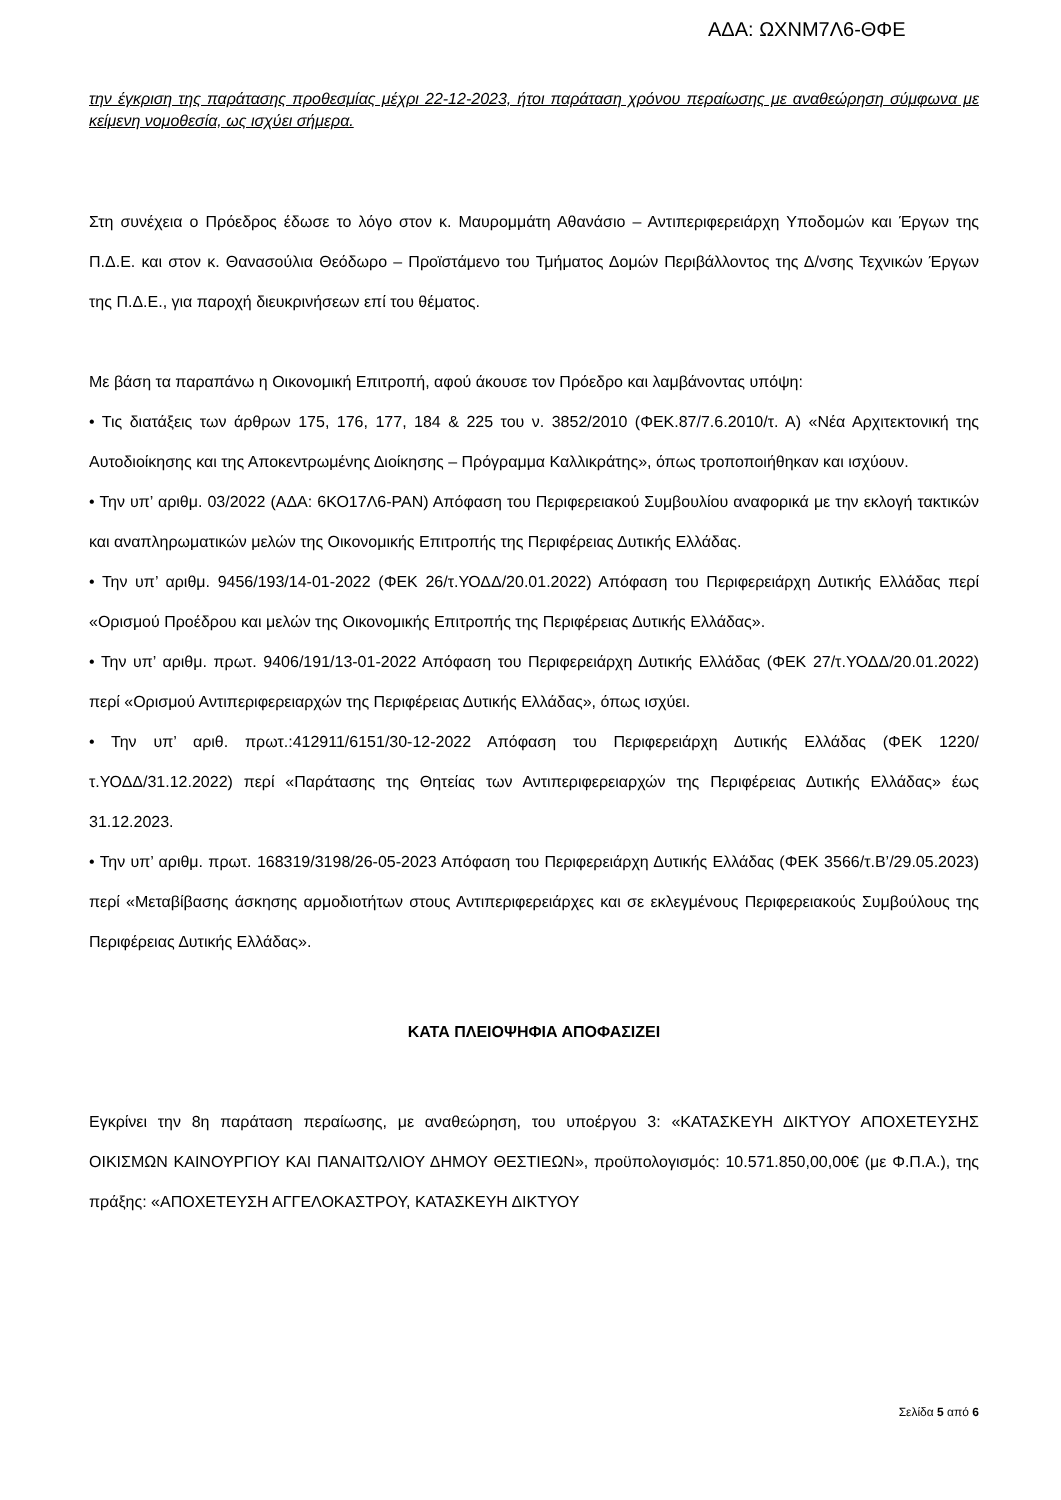ΑΔΑ: ΩΧΝΜ7Λ6-ΘΦΕ
την έγκριση της παράτασης προθεσμίας μέχρι 22-12-2023, ήτοι παράταση χρόνου περαίωσης με αναθεώρηση σύμφωνα με κείμενη νομοθεσία, ως ισχύει σήμερα.
Στη συνέχεια ο Πρόεδρος έδωσε το λόγο στον κ. Μαυρομμάτη Αθανάσιο – Αντιπεριφερειάρχη Υποδομών και Έργων της Π.Δ.Ε. και στον κ. Θανασούλια Θεόδωρο – Προϊστάμενο του Τμήματος Δομών Περιβάλλοντος της Δ/νσης Τεχνικών Έργων της Π.Δ.Ε., για παροχή διευκρινήσεων επί του θέματος.
Με βάση τα παραπάνω η Οικονομική Επιτροπή, αφού άκουσε τον Πρόεδρο και λαμβάνοντας υπόψη:
• Τις διατάξεις των άρθρων 175, 176, 177, 184 & 225 του ν. 3852/2010 (ΦΕΚ.87/7.6.2010/τ. Α) «Νέα Αρχιτεκτονική της Αυτοδιοίκησης και της Αποκεντρωμένης Διοίκησης – Πρόγραμμα Καλλικράτης», όπως τροποποιήθηκαν και ισχύουν.
• Την υπ’ αριθμ. 03/2022 (ΑΔΑ: 6ΚΟ17Λ6-ΡΑΝ) Απόφαση του Περιφερειακού Συμβουλίου αναφορικά με την εκλογή τακτικών και αναπληρωματικών μελών της Οικονομικής Επιτροπής της Περιφέρειας Δυτικής Ελλάδας.
• Την υπ’ αριθμ. 9456/193/14-01-2022 (ΦΕΚ 26/τ.ΥΟΔΔ/20.01.2022) Απόφαση του Περιφερειάρχη Δυτικής Ελλάδας περί «Ορισμού Προέδρου και μελών της Οικονομικής Επιτροπής της Περιφέρειας Δυτικής Ελλάδας».
• Την υπ’ αριθμ. πρωτ. 9406/191/13-01-2022 Απόφαση του Περιφερειάρχη Δυτικής Ελλάδας (ΦΕΚ 27/τ.ΥΟΔΔ/20.01.2022) περί «Ορισμού Αντιπεριφερειαρχών της Περιφέρειας Δυτικής Ελλάδας», όπως ισχύει.
• Την υπ’ αριθ. πρωτ.:412911/6151/30-12-2022 Απόφαση του Περιφερειάρχη Δυτικής Ελλάδας (ΦΕΚ 1220/τ.ΥΟΔΔ/31.12.2022) περί «Παράτασης της Θητείας των Αντιπεριφερειαρχών της Περιφέρειας Δυτικής Ελλάδας» έως 31.12.2023.
• Την υπ’ αριθμ. πρωτ. 168319/3198/26-05-2023 Απόφαση του Περιφερειάρχη Δυτικής Ελλάδας (ΦΕΚ 3566/τ.Β’/29.05.2023) περί «Μεταβίβασης άσκησης αρμοδιοτήτων στους Αντιπεριφερειάρχες και σε εκλεγμένους Περιφερειακούς Συμβούλους της Περιφέρειας Δυτικής Ελλάδας».
ΚΑΤΑ ΠΛΕΙΟΨΗΦΙΑ ΑΠΟΦΑΣΙΖΕΙ
Εγκρίνει την 8η παράταση περαίωσης, με αναθεώρηση, του υποέργου 3: «ΚΑΤΑΣΚΕΥΗ ΔΙΚΤΥΟΥ ΑΠΟΧΕΤΕΥΣΗΣ ΟΙΚΙΣΜΩΝ ΚΑΙΝΟΥΡΓΙΟΥ ΚΑΙ ΠΑΝΑΙΤΩΛΙΟΥ ΔΗΜΟΥ ΘΕΣΤΙΕΩΝ», προϋπολογισμός: 10.571.850,00,00€ (με Φ.Π.Α.), της πράξης: «ΑΠΟΧΕΤΕΥΣΗ ΑΓΓΕΛΟΚΑΣΤΡΟΥ, ΚΑΤΑΣΚΕΥΗ ΔΙΚΤΥΟΥ
Σελίδα 5 από 6